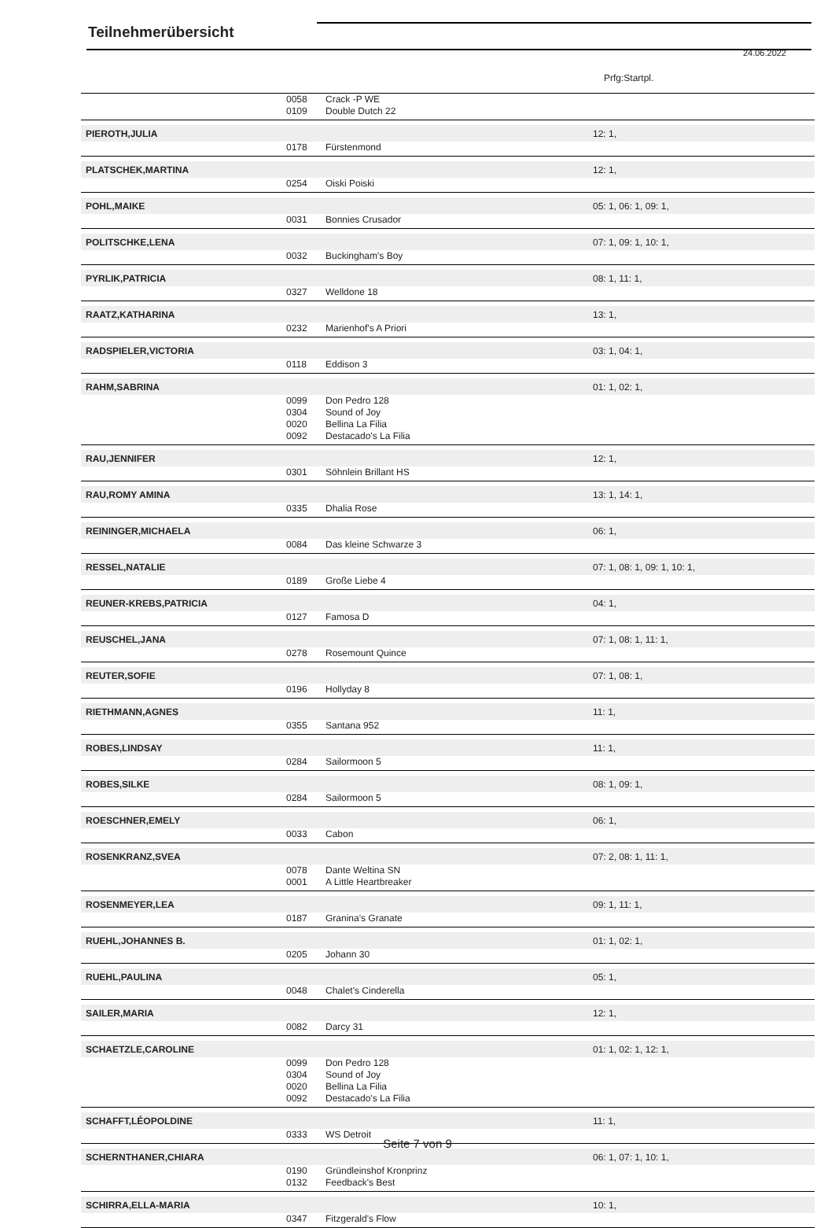Teilnehmerübersicht
24.06.2022
Prfg:Startpl.
| | 0058 | Crack -P WE | |
| | 0109 | Double Dutch 22 | |
| PIEROTH,JULIA | | | 12: 1, |
| | 0178 | Fürstenmond | |
| PLATSCHEK,MARTINA | | | 12: 1, |
| | 0254 | Oiski Poiski | |
| POHL,MAIKE | | | 05: 1, 06: 1, 09: 1, |
| | 0031 | Bonnies Crusador | |
| POLITSCHKE,LENA | | | 07: 1, 09: 1, 10: 1, |
| | 0032 | Buckingham's Boy | |
| PYRLIK,PATRICIA | | | 08: 1, 11: 1, |
| | 0327 | Welldone 18 | |
| RAATZ,KATHARINA | | | 13: 1, |
| | 0232 | Marienhof's A Priori | |
| RADSPIELER,VICTORIA | | | 03: 1, 04: 1, |
| | 0118 | Eddison 3 | |
| RAHM,SABRINA | | | 01: 1, 02: 1, |
| | 0099 | Don Pedro 128 | |
| | 0304 | Sound of Joy | |
| | 0020 | Bellina La Filia | |
| | 0092 | Destacado's La Filia | |
| RAU,JENNIFER | | | 12: 1, |
| | 0301 | Söhnlein Brillant HS | |
| RAU,ROMY AMINA | | | 13: 1, 14: 1, |
| | 0335 | Dhalia Rose | |
| REININGER,MICHAELA | | | 06: 1, |
| | 0084 | Das kleine Schwarze 3 | |
| RESSEL,NATALIE | | | 07: 1, 08: 1, 09: 1, 10: 1, |
| | 0189 | Große Liebe 4 | |
| REUNER-KREBS,PATRICIA | | | 04: 1, |
| | 0127 | Famosa D | |
| REUSCHEL,JANA | | | 07: 1, 08: 1, 11: 1, |
| | 0278 | Rosemount Quince | |
| REUTER,SOFIE | | | 07: 1, 08: 1, |
| | 0196 | Hollyday 8 | |
| RIETHMANN,AGNES | | | 11: 1, |
| | 0355 | Santana 952 | |
| ROBES,LINDSAY | | | 11: 1, |
| | 0284 | Sailormoon 5 | |
| ROBES,SILKE | | | 08: 1, 09: 1, |
| | 0284 | Sailormoon 5 | |
| ROESCHNER,EMELY | | | 06: 1, |
| | 0033 | Cabon | |
| ROSENKRANZ,SVEA | | | 07: 2, 08: 1, 11: 1, |
| | 0078 | Dante Weltina SN | |
| | 0001 | A Little Heartbreaker | |
| ROSENMEYER,LEA | | | 09: 1, 11: 1, |
| | 0187 | Granina's Granate | |
| RUEHL,JOHANNES B. | | | 01: 1, 02: 1, |
| | 0205 | Johann 30 | |
| RUEHL,PAULINA | | | 05: 1, |
| | 0048 | Chalet's Cinderella | |
| SAILER,MARIA | | | 12: 1, |
| | 0082 | Darcy 31 | |
| SCHAETZLE,CAROLINE | | | 01: 1, 02: 1, 12: 1, |
| | 0099 | Don Pedro 128 | |
| | 0304 | Sound of Joy | |
| | 0020 | Bellina La Filia | |
| | 0092 | Destacado's La Filia | |
| SCHAFFT,LÉOPOLDINE | | | 11: 1, |
| | 0333 | WS Detroit | |
| SCHERNTHANER,CHIARA | | | 06: 1, 07: 1, 10: 1, |
| | 0190 | Gründleinshof Kronprinz | |
| | 0132 | Feedback's Best | |
| SCHIRRA,ELLA-MARIA | | | 10: 1, |
| | 0347 | Fitzgerald's Flow | |
Seite 7 von 9